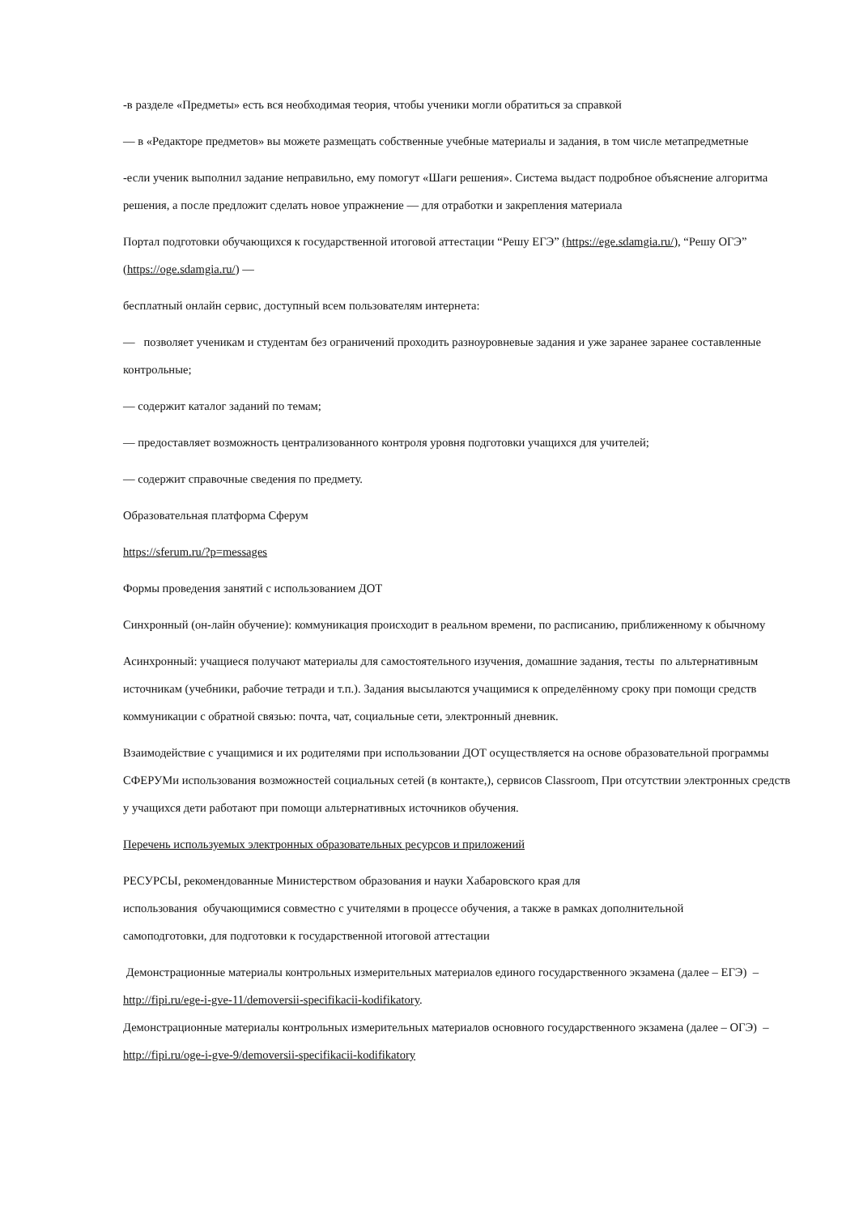-в разделе «Предметы» есть вся необходимая теория, чтобы ученики могли обратиться за справкой
— в «Редакторе предметов» вы можете размещать собственные учебные материалы и задания, в том числе метапредметные
-если ученик выполнил задание неправильно, ему помогут «Шаги решения». Система выдаст подробное объяснение алгоритма решения, а после предложит сделать новое упражнение — для отработки и закрепления материала
Портал подготовки обучающихся к государственной итоговой аттестации “Решу ЕГЭ” (https://ege.sdamgia.ru/), “Решу ОГЭ” (https://oge.sdamgia.ru/) —
бесплатный онлайн сервис, доступный всем пользователям интернета:
— позволяет ученикам и студентам без ограничений проходить разноуровневые задания и уже заранее заранее составленные контрольные;
— содержит каталог заданий по темам;
— предоставляет возможность централизованного контроля уровня подготовки учащихся для учителей;
— содержит справочные сведения по предмету.
Образовательная платформа Сферум
https://sferum.ru/?p=messages
Формы проведения занятий с использованием ДОТ
Синхронный (он-лайн обучение): коммуникация происходит в реальном времени, по расписанию, приближенному к обычному
Асинхронный: учащиеся получают материалы для самостоятельного изучения, домашние задания, тесты по альтернативным источникам (учебники, рабочие тетради и т.п.). Задания высылаются учащимися к определённому сроку при помощи средств коммуникации с обратной связью: почта, чат, социальные сети, электронный дневник.
Взаимодействие с учащимися и их родителями при использовании ДОТ осуществляется на основе образовательной программы СФЕРУМи использования возможностей социальных сетей (в контакте,), сервисов Classroom, При отсутствии электронных средств у учащихся дети работают при помощи альтернативных источников обучения.
Перечень используемых электронных образовательных ресурсов и приложений
РЕСУРСЫ, рекомендованные Министерством образования и науки Хабаровского края для
использования обучающимися совместно с учителями в процессе обучения, а также в рамках дополнительной
самоподготовки, для подготовки к государственной итоговой аттестации
Демонстрационные материалы контрольных измерительных материалов единого государственного экзамена (далее – ЕГЭ) – http://fipi.ru/ege-i-gve-11/demoversii-specifikacii-kodifikatory.
Демонстрационные материалы контрольных измерительных материалов основного государственного экзамена (далее – ОГЭ) – http://fipi.ru/oge-i-gve-9/demoversii-specifikacii-kodifikatory